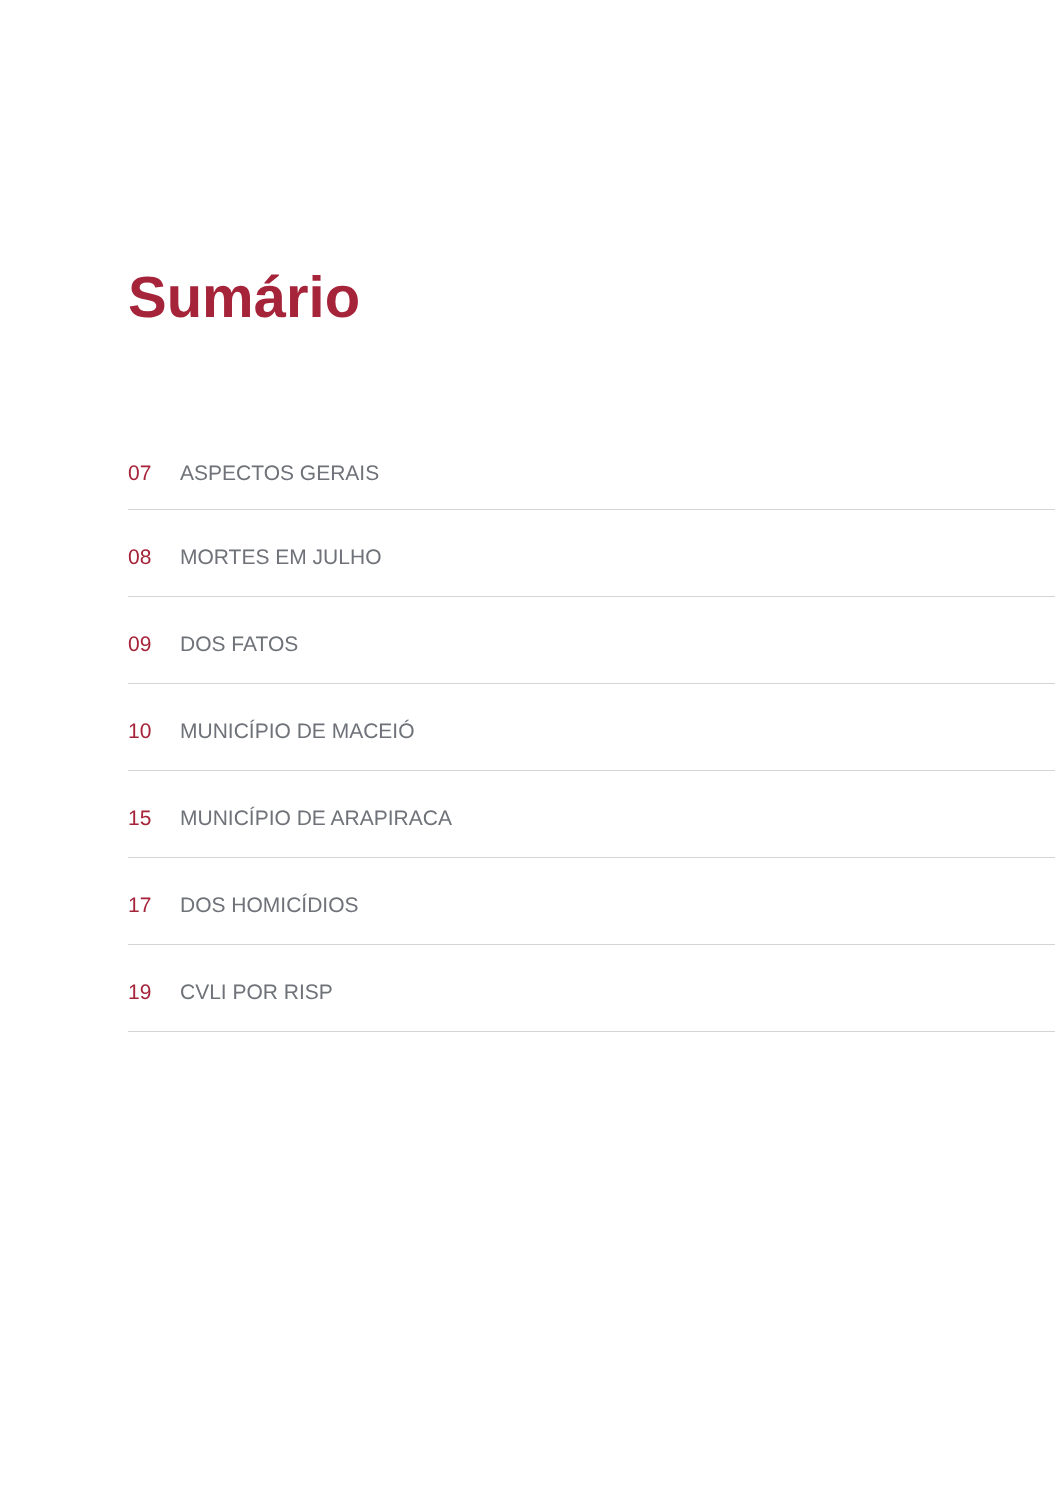Sumário
07 ASPECTOS GERAIS
08 MORTES EM JULHO
09 DOS FATOS
10 MUNICÍPIO DE MACEIÓ
15 MUNICÍPIO DE ARAPIRACA
17 DOS HOMICÍDIOS
19 CVLI POR RISP